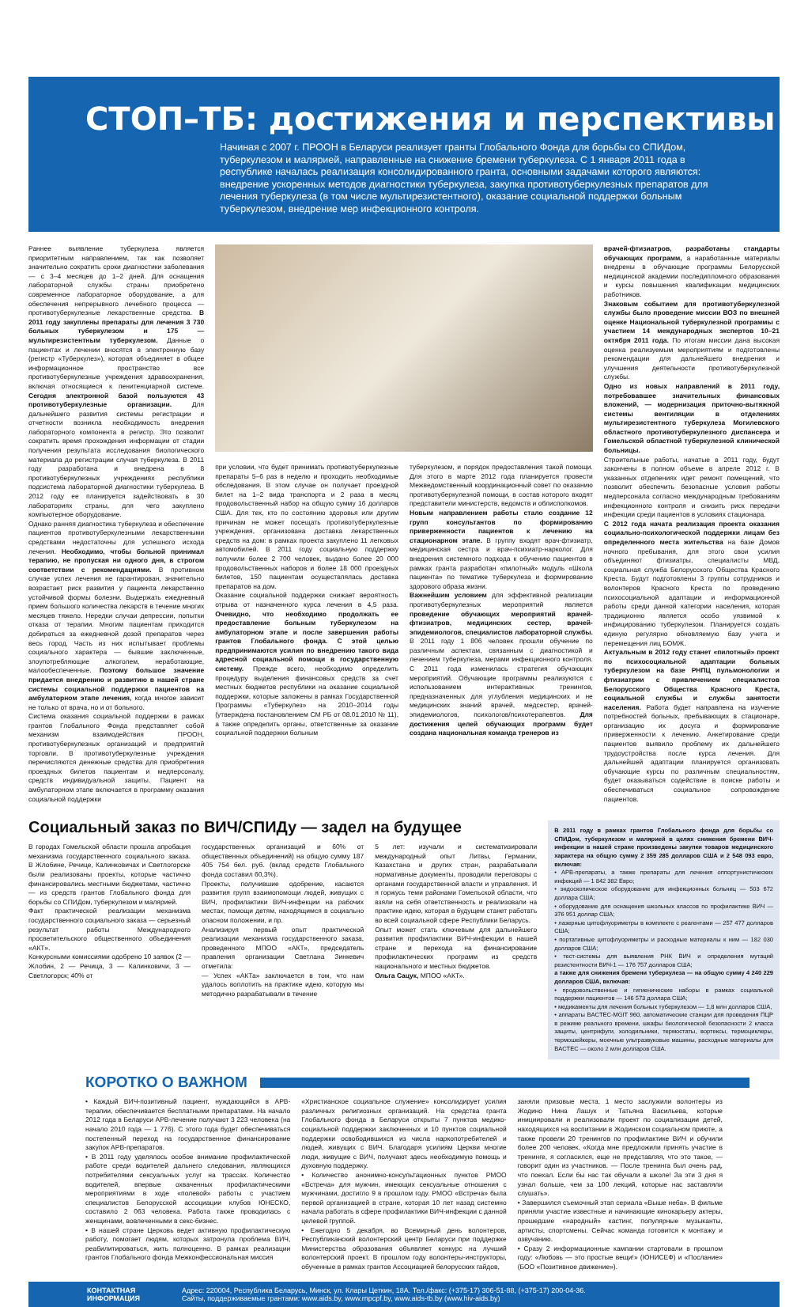СТОП–ТБ: достижения и перспективы
Начиная с 2007 г. ПРООН в Беларуси реализует гранты Глобального Фонда для борьбы со СПИДом, туберкулезом и малярией, направленные на снижение бремени туберкулеза. С 1 января 2011 года в республике началась реализация консолидированного гранта, основными задачами которого являются: внедрение ускоренных методов диагностики туберкулеза, закупка противотуберкулезных препаратов для лечения туберкулеза (в том числе мультирезистентного), оказание социальной поддержки больным туберкулезом, внедрение мер инфекционного контроля.
Раннее выявление туберкулеза является приоритетным направлением, так как позволяет значительно сократить сроки диагностики заболевания — с 3–4 месяцев до 1–2 дней. Для оснащения лабораторной службы страны приобретено современное лабораторное оборудование, а для обеспечения непрерывного лечебного процесса — противотуберкулезные лекарственные средства. В 2011 году закуплены препараты для лечения 3 730 больных туберкулезом и 175 — мультирезистентным туберкулезом. Данные о пациентах и лечении вносятся в электронную базу (регистр «Туберкулез»), которая объединяет в общее информационное пространство все противотуберкулезные учреждения здравоохранения, включая относящиеся к пенитенциарной системе. Сегодня электронной базой пользуются 43 противотуберкулезные организации. Для дальнейшего развития системы регистрации и отчетности возникла необходимость внедрения лабораторного компонента в регистр. Это позволит сократить время прохождения информации от стадии получения результата исследования биологического материала до регистрации случая туберкулеза. В 2011 году разработана и внедрена в 8 противотуберкулезных учреждениях республики подсистема лабораторной диагностики туберкулеза. В 2012 году ее планируется задействовать в 30 лабораториях страны, для чего закуплено компьютерное оборудование.
Однако ранняя диагностика туберкулеза и обеспечение пациентов противотуберкулезными лекарственными средствами недостаточны для успешного исхода лечения. Необходимо, чтобы больной принимал терапию, не пропуская ни одного дня, в строгом соответствии с рекомендациями. В противном случае успех лечения не гарантирован, значительно возрастает риск развития у пациента лекарственно устойчивой формы болезни. Выдержать ежедневный прием большого количества лекарств в течение многих месяцев тяжело. Нередки случаи депрессии, попытки отказа от терапии. Многим пациентам приходится добираться за ежедневной дозой препаратов через весь город. Часть из них испытывает проблемы социального характера — бывшие заключенные, злоупотребляющие алкоголем, неработающие, малообеспеченные. Поэтому большое значение придается внедрению и развитию в нашей стране системы социальной поддержки пациентов на амбулаторном этапе лечения, когда многое зависит не только от врача, но и от больного.
Система оказания социальной поддержки в рамках грантов Глобального Фонда представляет собой механизм взаимодействия ПРООН, противотуберкулезных организаций и предприятий торговли. В противотуберкулезные учреждения перечисляются денежные средства для приобретения проездных билетов пациентам и медперсоналу, средств индивидуальной защиты. Пациент на амбулаторном этапе включается в программу оказания социальной поддержки
при условии, что будет принимать противотуберкулезные препараты 5–6 раз в неделю и проходить необходимые обследования. В этом случае он получает проездной билет на 1–2 вида транспорта и 2 раза в месяц продовольственный набор на общую сумму 16 долларов США. Для тех, кто по состоянию здоровья или другим причинам не может посещать противотуберкулезные учреждения, организована доставка лекарственных средств на дом: в рамках проекта закуплено 11 легковых автомобилей. В 2011 году социальную поддержку получили более 2 700 человек, выдано более 20 000 продовольственных наборов и более 18 000 проездных билетов, 150 пациентам осуществлялась доставка препаратов на дом.
Оказание социальной поддержки снижает вероятность отрыва от назначенного курса лечения в 4,5 раза. Очевидно, что необходимо продолжать ее предоставление больным туберкулезом на амбулаторном этапе и после завершения работы грантов Глобального фонда. С этой целью предпринимаются усилия по внедрению такого вида адресной социальной помощи в государственную систему. Прежде всего, необходимо определить процедуру выделения финансовых средств за счет местных бюджетов республики на оказание социальной поддержки, которые заложены в рамках Государственной Программы «Туберкулез» на 2010–2014 годы (утверждена постановлением СМ РБ от 08.01.2010 № 11), а также определить органы, ответственные за оказание социальной поддержки больным
туберкулезом, и порядок предоставления такой помощи. Для этого в марте 2012 года планируется провести Межведомственный координационный совет по оказанию противотуберкулезной помощи, в состав которого входят представители министерств, ведомств и облисполкомов.
Новым направлением работы стало создание 12 групп консультантов по формированию приверженности пациентов к лечению на стационарном этапе. В группу входят врач-фтизиатр, медицинская сестра и врач-психиатр-нарколог. Для внедрения системного подхода к обучению пациентов в рамках гранта разработан «пилотный» модуль «Школа пациента» по тематике туберкулеза и формированию здорового образа жизни.
Важнейшим условием для эффективной реализации противотуберкулезных мероприятий является проведение обучающих мероприятий врачей-фтизиатров, медицинских сестер, врачей-эпидемиологов, специалистов лабораторной службы. В 2011 году 1 806 человек прошли обучение по различным аспектам, связанным с диагностикой и лечением туберкулеза, мерами инфекционного контроля. С 2011 года изменилась стратегия обучающих мероприятий. Обучающие программы реализуются с использованием интерактивных тренингов, предназначенных для углубления медицинских и не медицинских знаний врачей, медсестер, врачей-эпидемиологов, психологов/психотерапевтов. Для достижения целей обучающих программ будет создана национальная команда тренеров из
врачей-фтизиатров, разработаны стандарты обучающих программ, а наработанные материалы внедрены в обучающие программы Белорусской медицинской академии последипломного образования и курсы повышения квалификации медицинских работников.
Знаковым событием для противотуберкулезной службы было проведение миссии ВОЗ по внешней оценке Национальной туберкулезной программы с участием 14 международных экспертов 10–21 октября 2011 года. По итогам миссии дана высокая оценка реализуемым мероприятиям и подготовлены рекомендации для дальнейшего внедрения и улучшения деятельности противотуберкулезной службы.
Одно из новых направлений в 2011 году, потребовавшее значительных финансовых вложений, — модернизация приточно-вытяжной системы вентиляции в отделениях мультирезистентного туберкулеза Могилевского областного противотуберкулезного диспансера и Гомельской областной туберкулезной клинической больницы.
Строительные работы, начатые в 2011 году, будут закончены в полном объеме в апреле 2012 г. В указанных отделениях идет ремонт помещений, что позволит обеспечить безопасные условия работы медперсонала согласно международным требованиям инфекционного контроля и снизить риск передачи инфекции среди пациентов в условиях стационара.
С 2012 года начата реализация проекта оказания социально-психологической поддержки лицам без определенного места жительства на базе Домов ночного пребывания, для этого свои усилия объединяют фтизиатры, специалисты МВД, социальная служба Белорусского Общества Красного Креста. Будут подготовлены 3 группы сотрудников и волонтеров Красного Креста по проведению психосоциальной адаптации и информационной работы среди данной категории населения, которая традиционно является особо уязвимой к инфицированию туберкулезом. Планируется создать единую регулярно обновляемую базу учета и перемещения лиц БОМЖ.
Актуальным в 2012 году станет «пилотный» проект по психосоциальной адаптации больных туберкулезом на базе РНПЦ пульмонологии и фтизиатрии с привлечением специалистов Белорусского Общества Красного Креста, социальной службы и службы занятости населения. Работа будет направлена на изучение потребностей больных, пребывающих в стационаре, организацию их досуга и формирование приверженности к лечению. Анкетирование среди пациентов выявило проблему их дальнейшего трудоустройства после курса лечения. Для дальнейшей адаптации планируется организовать обучающие курсы по различным специальностям, будет оказываться содействие в поиске работы и обеспечиваться социальное сопровождение пациентов.
Социальный заказ по ВИЧ/СПИДу — задел на будущее
В городах Гомельской области прошла апробация механизма государственного социального заказа. В Жлобине, Речице, Калинковичах и Светлогорске были реализованы проекты, которые частично финансировались местными бюджетами, частично — из средств грантов Глобального фонда для борьбы со СПИДом, туберкулезом и малярией.
Факт практической реализации механизма государственного социального заказа — серьезный результат работы Международного просветительского общественного объединения «АКТ».
Конкурсными комиссиями одобрено 10 заявок (2 — Жлобин, 2 — Речица, 3 — Калинковичи, 3 — Светлогорск; 40% от
государственных организаций и 60% от общественных объединений) на общую сумму 187 405 754 бел. руб. (вклад средств Глобального фонда составил 60,3%).
Проекты, получившие одобрение, касаются развития групп взаимопомощи людей, живущих с ВИЧ, профилактики ВИЧ-инфекции на рабочих местах, помощи детям, находящимся в социально опасном положении, и пр.
Анализируя первый опыт практической реализации механизма государственного заказа, проведенного МПОО «АКТ», председатель правления организации Светлана Зинкевич отметила:
— Успех «АКТа» заключается в том, что нам удалось воплотить на практике идею, которую мы методично разрабатывали в течение
5 лет: изучали и систематизировали международный опыт Литвы, Германии, Казахстана и других стран, разрабатывали нормативные документы, проводили переговоры с органами государственной власти и управления. И я горжусь теми районами Гомельской области, что взяли на себя ответственность и реализовали на практике идею, которая в будущем станет работать во всей социальной сфере Республики Беларусь.
Опыт может стать ключевым для дальнейшего развития профилактики ВИЧ-инфекции в нашей стране и перехода на финансирование профилактических программ из средств национального и местных бюджетов.
Ольга Сацук, МПОО «АКТ».
В 2011 году в рамках грантов Глобального фонда для борьбы со СПИДом, туберкулезом и малярией в целях снижения бремени ВИЧ-инфекции в нашей стране произведены закупки товаров медицинского характера на общую сумму 2 359 285 долларов США и 2 548 093 евро, включая:
• АРВ-препараты, а также препараты для лечения оппортунистических инфекций — 1 842 382 Евро;
• эндоскопическое оборудование для инфекционных больниц — 503 672 доллара США;
• оборудование для оснащения школьных классов по профилактике ВИЧ — 376 951 доллар США;
• лазерные цитофлуориметры в комплекте с реагентами — 257 477 долларов США;
• портативные цитофлуориметры и расходные материалы к ним — 182 030 долларов США;
• тест-системы для выявления РНК ВИЧ и определения мутаций резистентности ВИЧ-1 — 176 757 долларов США;
а также для снижения бремени туберкулеза — на общую сумму 4 240 229 долларов США, включая:
• продовольственные и гигиенические наборы в рамках социальной поддержки пациентов — 146 573 доллара США;
• медикаменты для лечения больных туберкулезом — 1,8 млн долларов США,
• аппараты BACTEC-MGIT 960, автоматические станции для проведения ПЦР в режиме реального времени, шкафы биологической безопасности 2 класса защиты, центрифуги, холодильники, термостаты, вортексы, термоциклеры, термошейкеры, моечные ультразвуковые машины, расходные материалы для BACTEC — около 2 млн долларов США.
КОРОТКО О ВАЖНОМ
• Каждый ВИЧ-позитивный пациент, нуждающийся в АРВ-терапии, обеспечивается бесплатными препаратами. На начало 2012 года в Беларуси АРВ-лечение получают 3 223 человека (на начало 2010 года — 1 776). С этого года будет обеспечиваться постепенный переход на государственное финансирование закупок АРВ-препаратов.
• В 2011 году уделялось особое внимание профилактической работе среди водителей дальнего следования, являющихся потребителями сексуальных услуг на трассах. Количество водителей, впервые охваченных профилактическими мероприятиями в ходе «полевой» работы с участием специалистов Белорусской ассоциации клубов ЮНЕСКО, составило 2 063 человека. Работа также проводилась с женщинами, вовлеченными в секс-бизнес.
• В нашей стране Церковь ведет активную профилактическую работу, помогает людям, которых затронула проблема ВИЧ, реабилитироваться, жить полноценно. В рамках реализации грантов Глобального фонда Межконфессиональная миссия
«Христианское социальное служение» консолидирует усилия различных религиозных организаций. На средства гранта Глобального фонда в Беларуси открыты 7 пунктов медико-социальной поддержки заключенных и 10 пунктов социальной поддержки освободившихся из числа наркопотребителей и людей, живущих с ВИЧ. Благодаря усилиям Церкви многие люди, живущие с ВИЧ, получают здесь необходимую помощь и духовную поддержку.
• Количество анонимно-консультационных пунктов РМОО «Встреча» для мужчин, имеющих сексуальные отношения с мужчинами, достигло 9 в прошлом году. РМОО «Встреча» была первой организацией в стране, которая 10 лет назад системно начала работать в сфере профилактики ВИЧ-инфекции с данной целевой группой.
• Ежегодно 5 декабря, во Всемирный день волонтеров, Республиканский волонтерский центр Беларуси при поддержке Министерства образования объявляет конкурс на лучший волонтерский проект. В прошлом году волонтеры-инструкторы, обученные в рамках грантов Ассоциацией белорусских гайдов,
заняли призовые места. 1 место заслужили волонтеры из Жодино Нина Лашук и Татьяна Васильева, которые инициировали и реализовали проект по социализации детей, находящихся на воспитании в Жодинском социальном приюте, а также провели 20 тренингов по профилактике ВИЧ и обучили более 200 человек. «Когда мне предложили принять участие в тренинге, я согласился, еще не представляя, что это такое, — говорит один из участников. — После тренинга был очень рад, что поехал. Если бы нас так обучали в школе! За эти 3 дня я узнал больше, чем за 100 лекций, которые нас заставляли слушать».
• Завершился съемочный этап сериала «Выше неба». В фильме приняли участие известные и начинающие кинокарьеру актеры, прошедшие «народный» кастинг, популярные музыканты, артисты, спортсмены. Сейчас команда готовится к монтажу и озвучанию.
• Сразу 2 информационные кампании стартовали в прошлом году: «Любовь — это простые вещи!» (ЮНИСЕФ) и «Послание» (БОО «Позитивное движение»).
КОНТАКТНАЯ ИНФОРМАЦИЯ Адрес: 220004, Республика Беларусь, Минск, ул. Клары Цеткин, 18А. Тел./факс: (+375-17) 306-51-88, (+375-17) 200-04-36.
Сайты, поддерживаемые грантами: www.aids.by, www.rnpcpf.by, www.aids-tb.by (www.hiv-aids.by)